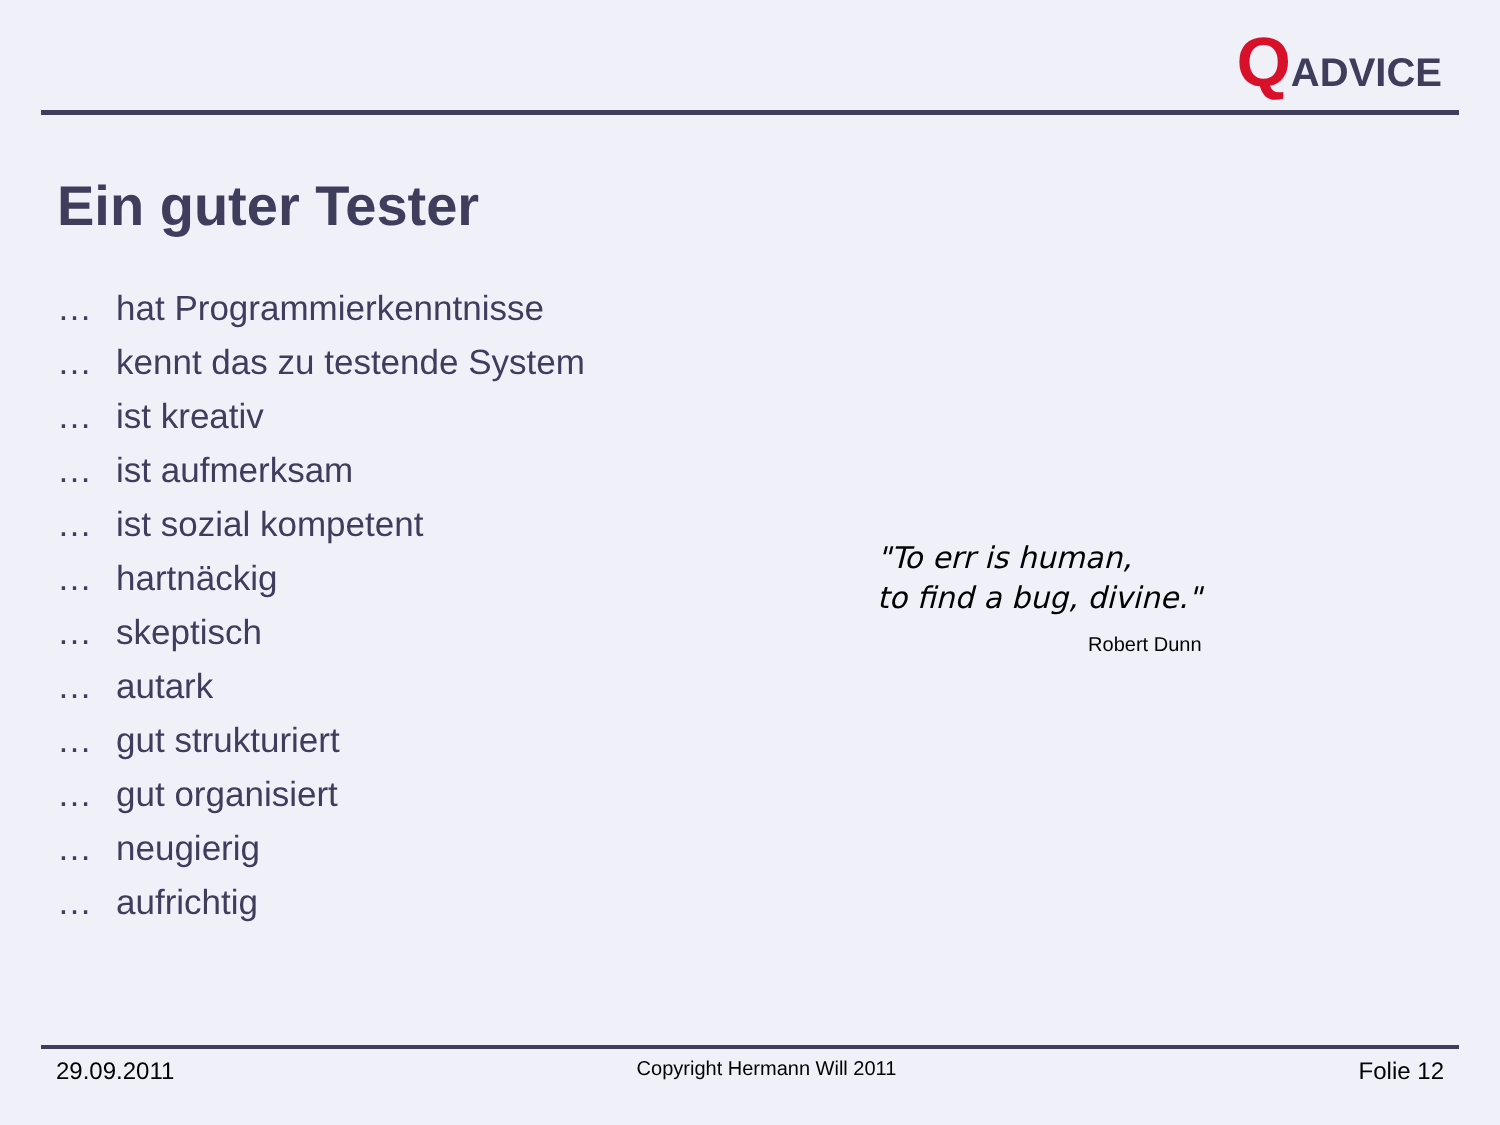QADVICE
Ein guter Tester
… hat Programmierkenntnisse
… kennt das zu testende System
… ist kreativ
… ist aufmerksam
… ist sozial kompetent
… hartnäckig
… skeptisch
… autark
… gut strukturiert
… gut organisiert
… neugierig
… aufrichtig
"To err is human,
to find a bug, divine."
Robert Dunn
29.09.2011 Copyright Hermann Will 2011 Folie 12